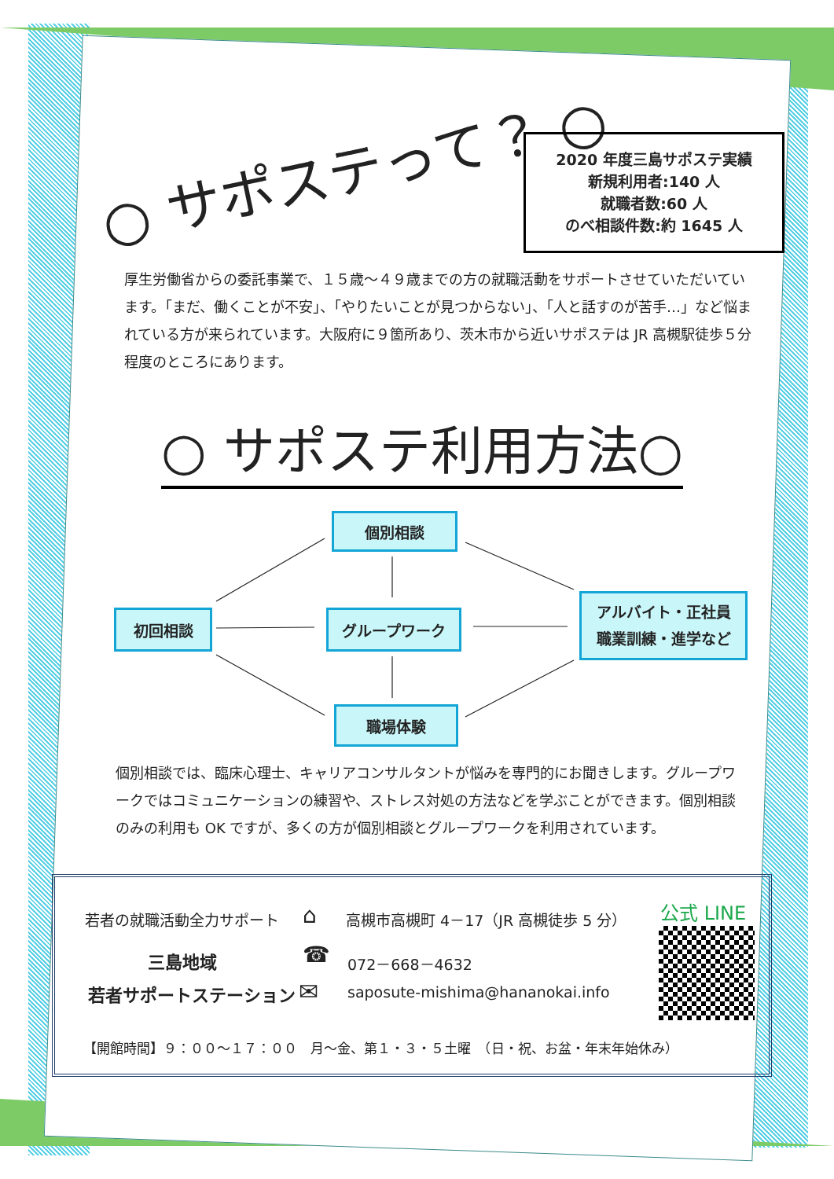○ サポステって？ ○
2020 年度三島サポステ実績
新規利用者:140 人
就職者数:60 人
のべ相談件数:約 1645 人
厚生労働省からの委託事業で、１５歳～４９歳までの方の就職活動をサポートさせていただいています。「まだ、働くことが不安」、「やりたいことが見つからない」、「人と話すのが苦手…」など悩まれている方が来られています。大阪府に９箇所あり、茨木市から近いサポステは JR 高槻駅徒歩５分程度のところにあります。
○ サポステ利用方法○
個別相談
初回相談 グループワーク
アルバイト・正社員
職業訓練・進学など
職場体験
個別相談では、臨床心理士、キャリアコンサルタントが悩みを専門的にお聞きします。グループワークではコミュニケーションの練習や、ストレス対処の方法などを学ぶことができます。個別相談のみの利用も OK ですが、多くの方が個別相談とグループワークを利用されています。
若者の就職活動全力サポート
三島地域
若者サポートステーション
⌂
高槻市高槻町 4－17（JR 高槻徒歩 5 分）
☎ 072－668－4632
✉
saposute-mishima@hananokai.info
公式 LINE
【開館時間】９：００～１７：００　月～金、第１・３・５土曜　（日・祝、お盆・年末年始休み）